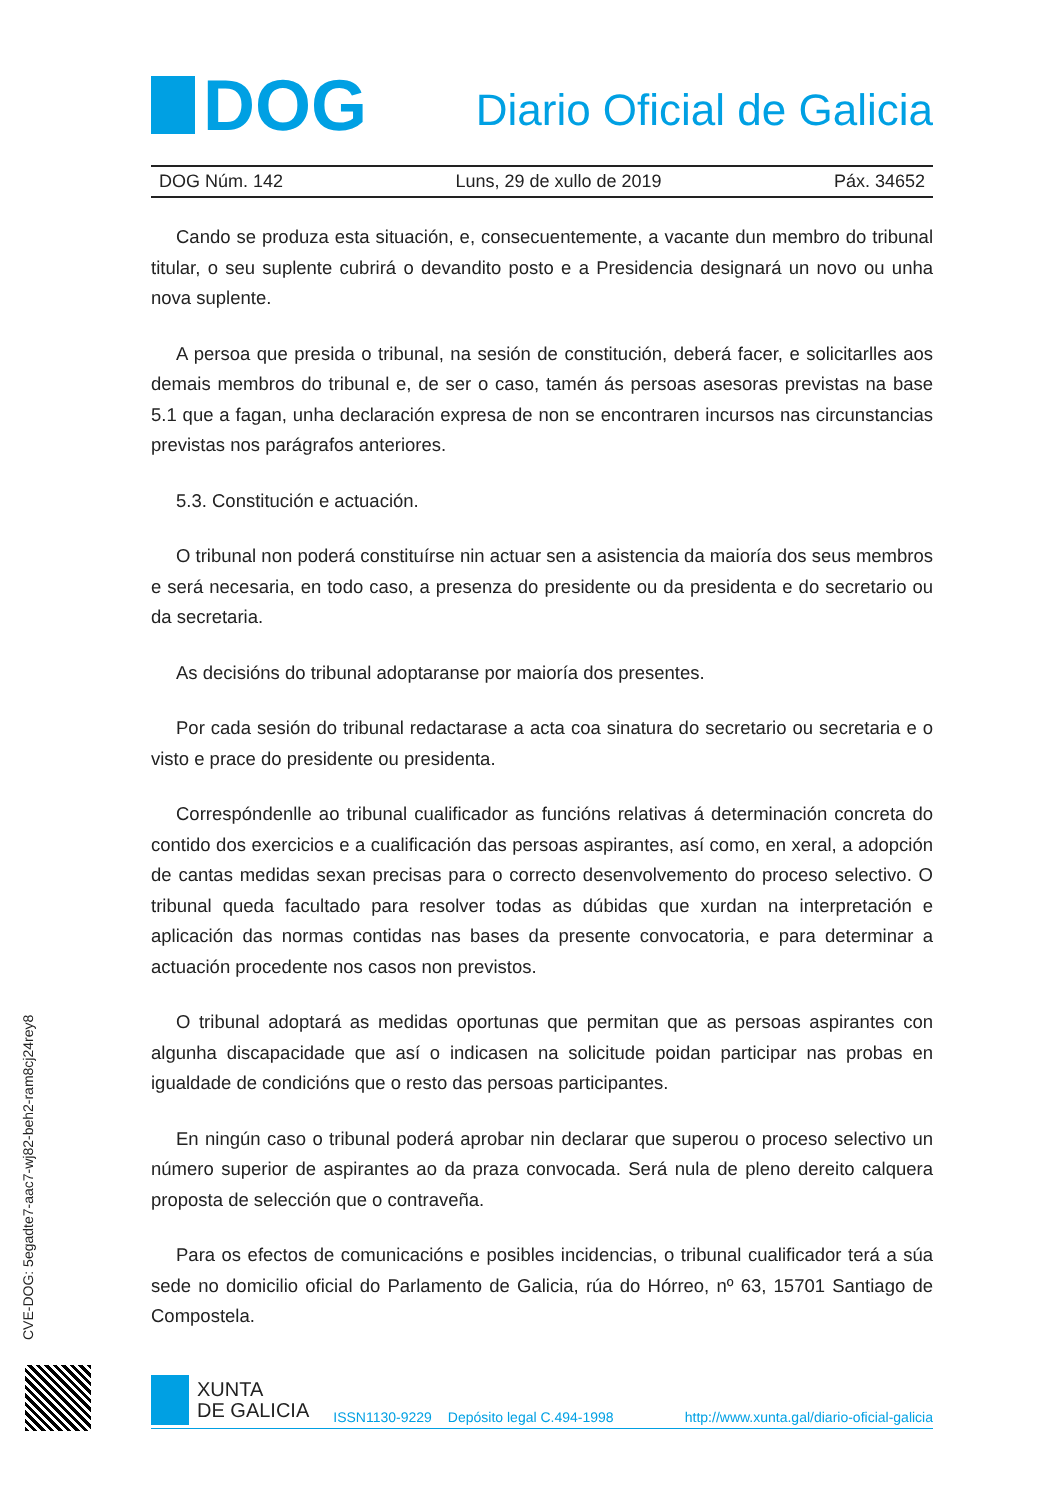DOG
Diario Oficial de Galicia
DOG Núm. 142 Luns, 29 de xullo de 2019 Páx. 34652
Cando se produza esta situación, e, consecuentemente, a vacante dun membro do tribunal titular, o seu suplente cubrirá o devandito posto e a Presidencia designará un novo ou unha nova suplente.
A persoa que presida o tribunal, na sesión de constitución, deberá facer, e solicitarlles aos demais membros do tribunal e, de ser o caso, tamén ás persoas asesoras previstas na base 5.1 que a fagan, unha declaración expresa de non se encontraren incursos nas circunstancias previstas nos parágrafos anteriores.
5.3. Constitución e actuación.
O tribunal non poderá constituírse nin actuar sen a asistencia da maioría dos seus membros e será necesaria, en todo caso, a presenza do presidente ou da presidenta e do secretario ou da secretaria.
As decisións do tribunal adoptaranse por maioría dos presentes.
Por cada sesión do tribunal redactarase a acta coa sinatura do secretario ou secretaria e o visto e prace do presidente ou presidenta.
Correspóndenlle ao tribunal cualificador as funcións relativas á determinación concreta do contido dos exercicios e a cualificación das persoas aspirantes, así como, en xeral, a adopción de cantas medidas sexan precisas para o correcto desenvolvemento do proceso selectivo. O tribunal queda facultado para resolver todas as dúbidas que xurdan na interpretación e aplicación das normas contidas nas bases da presente convocatoria, e para determinar a actuación procedente nos casos non previstos.
O tribunal adoptará as medidas oportunas que permitan que as persoas aspirantes con algunha discapacidade que así o indicasen na solicitude poidan participar nas probas en igualdade de condicións que o resto das persoas participantes.
En ningún caso o tribunal poderá aprobar nin declarar que superou o proceso selectivo un número superior de aspirantes ao da praza convocada. Será nula de pleno dereito calquera proposta de selección que o contraveña.
Para os efectos de comunicacións e posibles incidencias, o tribunal cualificador terá a súa sede no domicilio oficial do Parlamento de Galicia, rúa do Hórreo, nº 63, 15701 Santiago de Compostela.
CVE-DOG: 5egadte7-aac7-wj82-beh2-ram8cj24rey8
XUNTA
DE GALICIA
ISSN1130-9229 Depósito legal C.494-1998 http://www.xunta.gal/diario-oficial-galicia